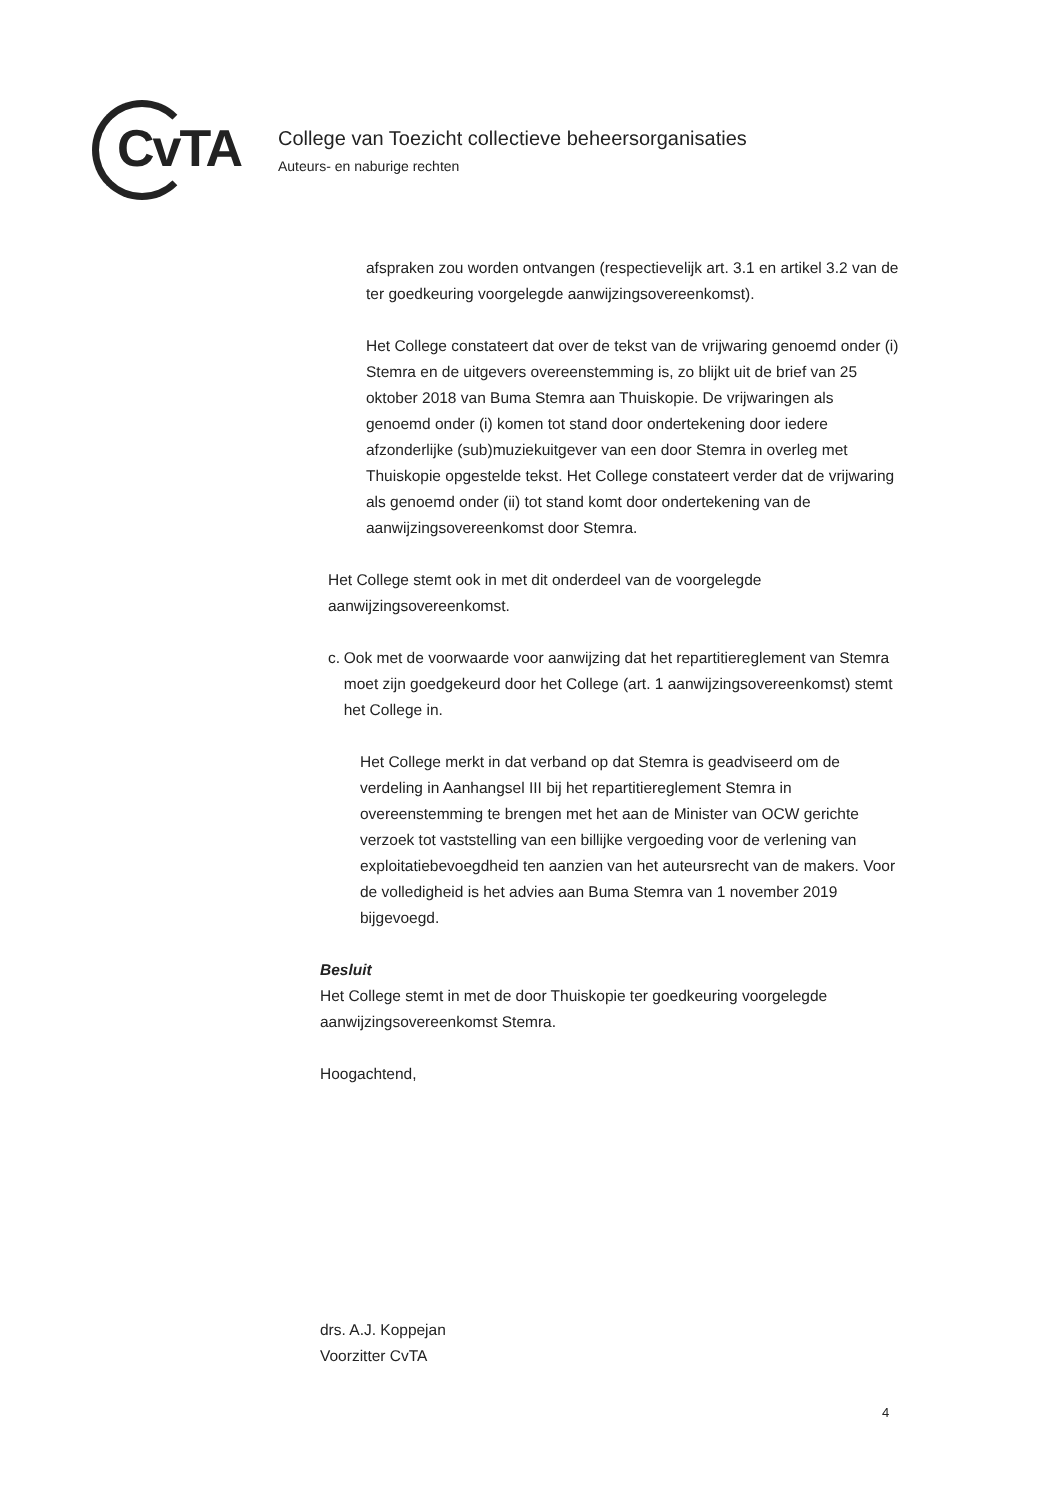CvTA
College van Toezicht collectieve beheersorganisaties
Auteurs- en naburige rechten
afspraken zou worden ontvangen (respectievelijk art. 3.1 en artikel 3.2 van de ter goedkeuring voorgelegde aanwijzingsovereenkomst).
Het College constateert dat over de tekst van de vrijwaring genoemd onder (i) Stemra en de uitgevers overeenstemming is, zo blijkt uit de brief van 25 oktober 2018 van Buma Stemra aan Thuiskopie. De vrijwaringen als genoemd onder (i) komen tot stand door ondertekening door iedere afzonderlijke (sub)muziekuitgever van een door Stemra in overleg met Thuiskopie opgestelde tekst. Het College constateert verder dat de vrijwaring als genoemd onder (ii) tot stand komt door ondertekening van de aanwijzingsovereenkomst door Stemra.
Het College stemt ook in met dit onderdeel van de voorgelegde aanwijzingsovereenkomst.
c. Ook met de voorwaarde voor aanwijzing dat het repartitiereglement van Stemra moet zijn goedgekeurd door het College (art. 1 aanwijzingsovereenkomst) stemt het College in.
Het College merkt in dat verband op dat Stemra is geadviseerd om de verdeling in Aanhangsel III bij het repartitiereglement Stemra in overeenstemming te brengen met het aan de Minister van OCW gerichte verzoek tot vaststelling van een billijke vergoeding voor de verlening van exploitatiebevoegdheid ten aanzien van het auteursrecht van de makers. Voor de volledigheid is het advies aan Buma Stemra van 1 november 2019 bijgevoegd.
Besluit
Het College stemt in met de door Thuiskopie ter goedkeuring voorgelegde aanwijzingsovereenkomst Stemra.
Hoogachtend,
drs. A.J. Koppejan
Voorzitter CvTA
4